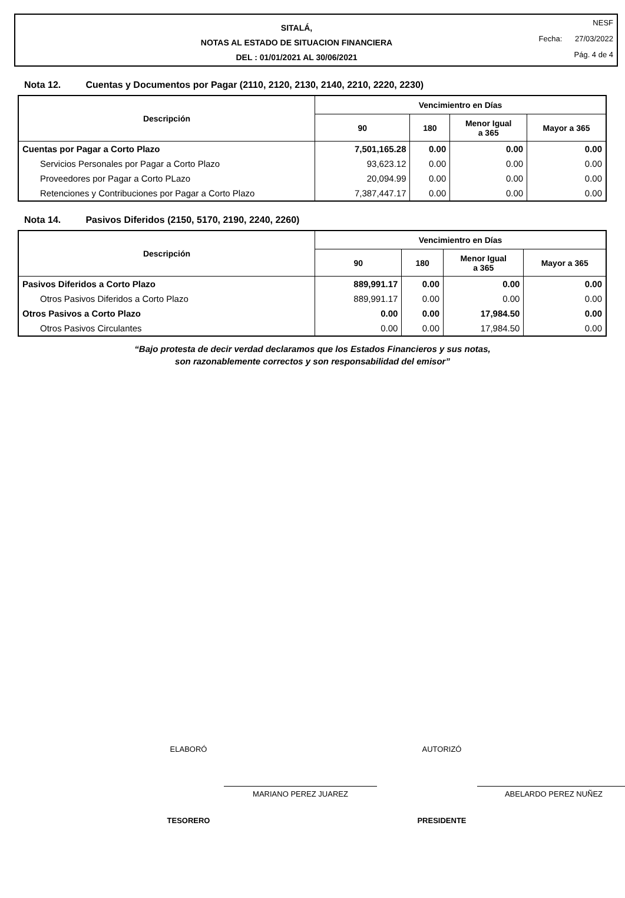SITALÁ,
NOTAS AL ESTADO DE SITUACION FINANCIERA
DEL : 01/01/2021 AL 30/06/2021
NESF
Fecha: 27/03/2022
Pág. 4 de 4
Nota 12. Cuentas y Documentos por Pagar (2110, 2120, 2130, 2140, 2210, 2220, 2230)
| Descripción | Vencimientro en Días | | | |
| --- | --- | --- | --- | --- |
| | 90 | 180 | Menor Igual a 365 | Mayor a 365 |
| Cuentas por Pagar a Corto Plazo | 7,501,165.28 | 0.00 | 0.00 | 0.00 |
| Servicios Personales por Pagar a Corto Plazo | 93,623.12 | 0.00 | 0.00 | 0.00 |
| Proveedores por Pagar a Corto PLazo | 20,094.99 | 0.00 | 0.00 | 0.00 |
| Retenciones y Contribuciones por Pagar a Corto Plazo | 7,387,447.17 | 0.00 | 0.00 | 0.00 |
Nota 14. Pasivos Diferidos (2150, 5170, 2190, 2240, 2260)
| Descripción | Vencimientro en Días | | | |
| --- | --- | --- | --- | --- |
| | 90 | 180 | Menor Igual a 365 | Mayor a 365 |
| Pasivos Diferidos a Corto Plazo | 889,991.17 | 0.00 | 0.00 | 0.00 |
| Otros Pasivos Diferidos a Corto Plazo | 889,991.17 | 0.00 | 0.00 | 0.00 |
| Otros Pasivos a Corto Plazo | 0.00 | 0.00 | 17,984.50 | 0.00 |
| Otros Pasivos Circulantes | 0.00 | 0.00 | 17,984.50 | 0.00 |
“Bajo protesta de decir verdad declaramos que los Estados Financieros y sus notas,
son razonablemente correctos y son responsabilidad del emisor”
ELABORÓ
MARIANO PEREZ JUAREZ
TESORERO
AUTORIZÓ
ABELARDO PEREZ NUÑEZ
PRESIDENTE